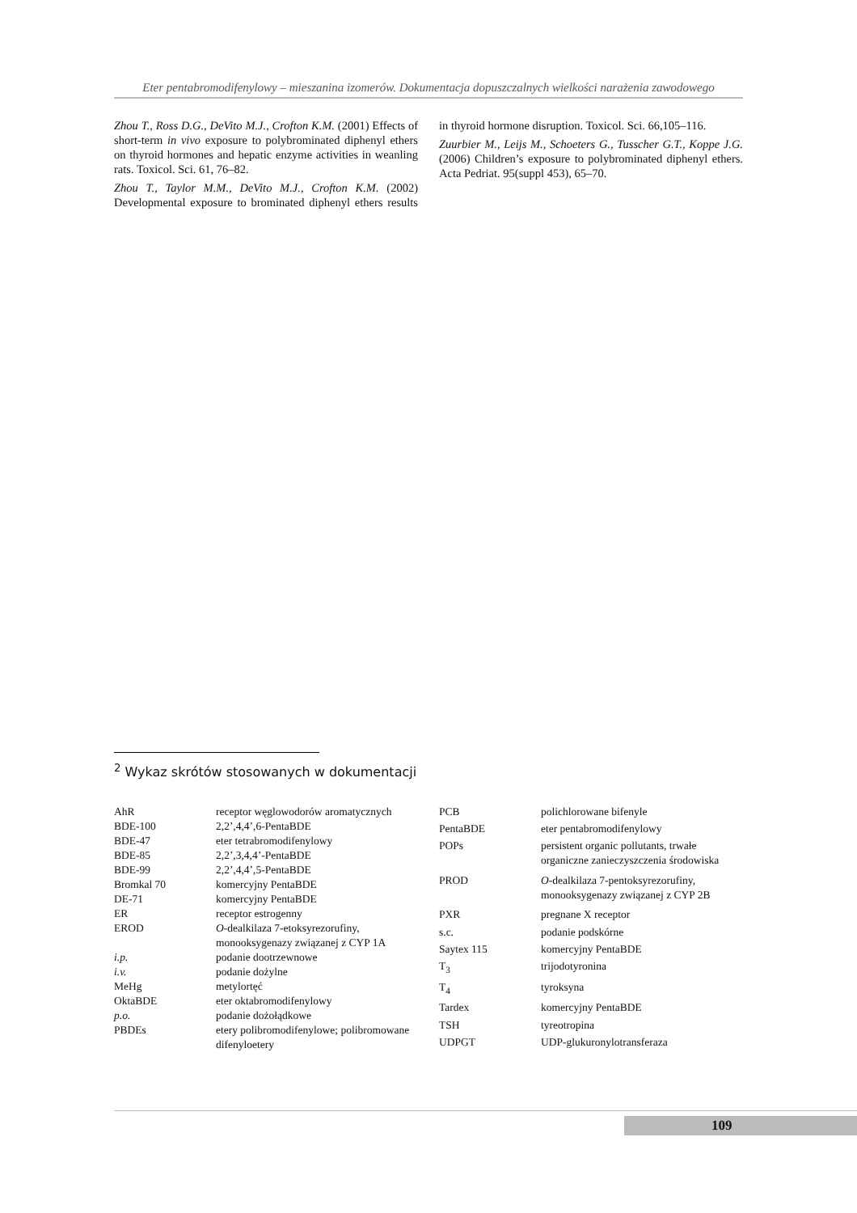Eter pentabromodifenylowy – mieszanina izomerów. Dokumentacja dopuszczalnych wielkości narażenia zawodowego
Zhou T., Ross D.G., DeVito M.J., Crofton K.M. (2001) Effects of short-term in vivo exposure to polybrominated diphenyl ethers on thyroid hormones and hepatic enzyme activities in weanling rats. Toxicol. Sci. 61, 76–82.
Zhou T., Taylor M.M., DeVito M.J., Crofton K.M. (2002) Developmental exposure to brominated diphenyl ethers results in thyroid hormone disruption. Toxicol. Sci. 66,105–116.
Zuurbier M., Leijs M., Schoeters G., Tusscher G.T., Koppe J.G. (2006) Children’s exposure to polybrominated diphenyl ethers. Acta Pedriat. 95(suppl 453), 65–70.
<sup>2</sup> Wykaz skrótów stosowanych w dokumentacji
| AhR | receptor węglowodorów aromatycznych |
| BDE-100 | 2,2’,4,4’,6-PentaBDE |
| BDE-47 | eter tetrabromodifenylowy |
| BDE-85 | 2,2’,3,4,4’-PentaBDE |
| BDE-99 | 2,2’,4,4’,5-PentaBDE |
| Bromkal 70 | komercyjny PentaBDE |
| DE-71 | komercyjny PentaBDE |
| ER | receptor estrogenny |
| EROD | O -dealkilaza 7-etoksyrezorufiny, monooksygenazy związanej z CYP 1A |
| i.p. | podanie dootrzewnowe |
| i.v. | podanie dożylne |
| MeHg | metylortęć |
| OktaBDE | eter oktabromodifenylowy |
| p.o. | podanie dożołądkowe |
| PBDEs | etery polibromodifenylowe; polibromowane difenyloetery |
| PCB | polichlorowane bifenyle |
| PentaBDE | eter pentabromodifenylowy |
| POPs | persistent organic pollutants, trwałe organiczne zanieczyszczenia środowiska |
| PROD | O -dealkilaza 7-pentoksyrezorufiny, monooksygenazy związanej z CYP 2B |
| PXR | pregnane X receptor |
| s.c. | podanie podskórne |
| Saytex 115 | komercyjny PentaBDE |
| T<sub>3</sub> | trijodotyronina |
| T<sub>4</sub> | tyroksyna |
| Tardex | komercyjny PentaBDE |
| TSH | tyreotropina |
| UDPGT | UDP-glukuronylotransferaza |
109